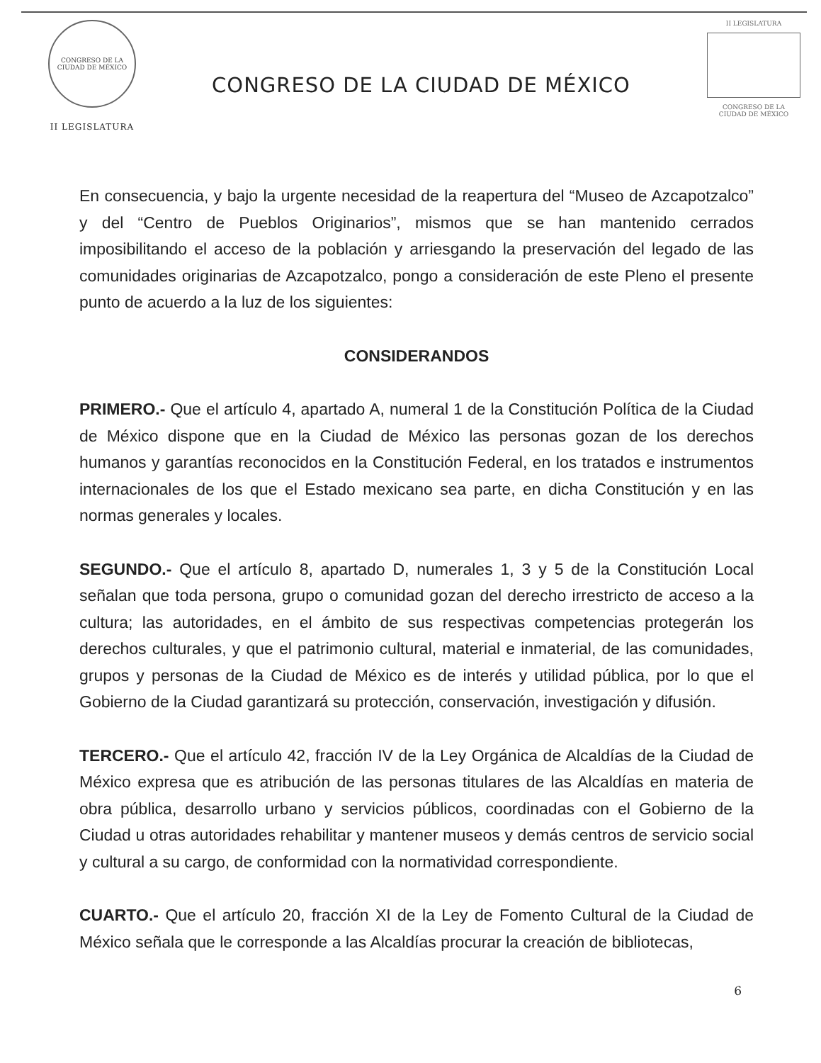CONGRESO DE LA CIUDAD DE MÉXICO
II LEGISLATURA
CONGRESO DE LA CIUDAD DE MÉXICO
II LEGISLATURA
CONGRESO DE LA
CIUDAD DE MÉXICO
En consecuencia, y bajo la urgente necesidad de la reapertura del “Museo de Azcapotzalco” y del “Centro de Pueblos Originarios”, mismos que se han mantenido cerrados imposibilitando el acceso de la población y arriesgando la preservación del legado de las comunidades originarias de Azcapotzalco, pongo a consideración de este Pleno el presente punto de acuerdo a la luz de los siguientes:
CONSIDERANDOS
PRIMERO.- Que el artículo 4, apartado A, numeral 1 de la Constitución Política de la Ciudad de México dispone que en la Ciudad de México las personas gozan de los derechos humanos y garantías reconocidos en la Constitución Federal, en los tratados e instrumentos internacionales de los que el Estado mexicano sea parte, en dicha Constitución y en las normas generales y locales.
SEGUNDO.- Que el artículo 8, apartado D, numerales 1, 3 y 5 de la Constitución Local señalan que toda persona, grupo o comunidad gozan del derecho irrestricto de acceso a la cultura; las autoridades, en el ámbito de sus respectivas competencias protegerán los derechos culturales, y que el patrimonio cultural, material e inmaterial, de las comunidades, grupos y personas de la Ciudad de México es de interés y utilidad pública, por lo que el Gobierno de la Ciudad garantizará su protección, conservación, investigación y difusión.
TERCERO.- Que el artículo 42, fracción IV de la Ley Orgánica de Alcaldías de la Ciudad de México expresa que es atribución de las personas titulares de las Alcaldías en materia de obra pública, desarrollo urbano y servicios públicos, coordinadas con el Gobierno de la Ciudad u otras autoridades rehabilitar y mantener museos y demás centros de servicio social y cultural a su cargo, de conformidad con la normatividad correspondiente.
CUARTO.- Que el artículo 20, fracción XI de la Ley de Fomento Cultural de la Ciudad de México señala que le corresponde a las Alcaldías procurar la creación de bibliotecas,
6